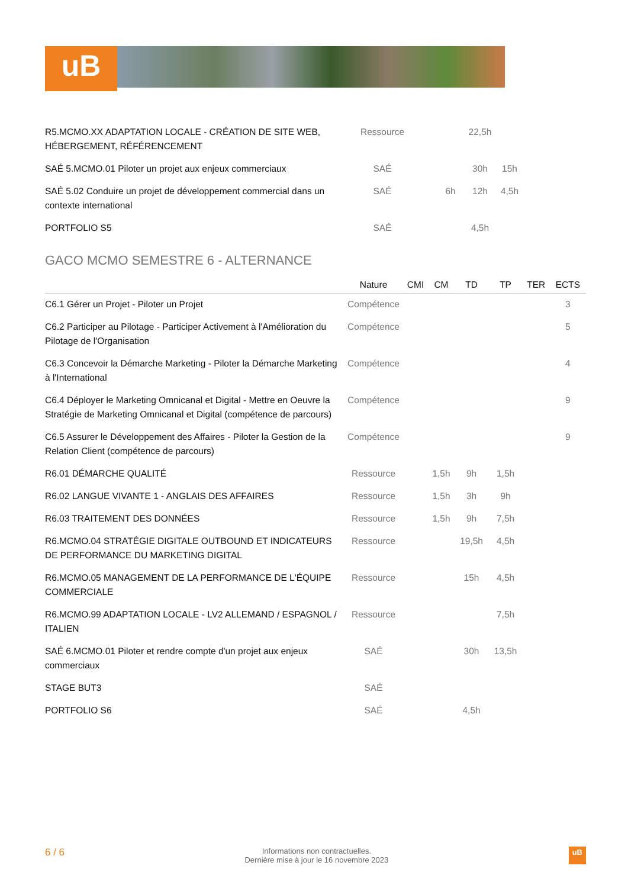uB
| R5.MCMO.XX ADAPTATION LOCALE - CRÉATION DE SITE WEB, HÉBERGEMENT, RÉFÉRENCEMENT | Ressource | | | 22,5h | | |
| SAÉ 5.MCMO.01 Piloter un projet aux enjeux commerciaux | SAÉ | | | 30h | 15h | |
| SAÉ 5.02 Conduire un projet de développement commercial dans un contexte international | SAÉ | | 6h | 12h | 4,5h | |
| PORTFOLIO S5 | SAÉ | | | 4,5h | | |
GACO MCMO SEMESTRE 6 - ALTERNANCE
| | Nature | CMI | CM | TD | TP | TER | ECTS |
| --- | --- | --- | --- | --- | --- | --- | --- |
| C6.1 Gérer un Projet - Piloter un Projet | Compétence | | | | | | 3 |
| C6.2 Participer au Pilotage - Participer Activement à l'Amélioration du Pilotage de l'Organisation | Compétence | | | | | | 5 |
| C6.3 Concevoir la Démarche Marketing - Piloter la Démarche Marketing à l'International | Compétence | | | | | | 4 |
| C6.4 Déployer le Marketing Omnicanal et Digital - Mettre en Oeuvre la Stratégie de Marketing Omnicanal et Digital (compétence de parcours) | Compétence | | | | | | 9 |
| C6.5 Assurer le Développement des Affaires - Piloter la Gestion de la Relation Client (compétence de parcours) | Compétence | | | | | | 9 |
| R6.01 DÉMARCHE QUALITÉ | Ressource | | 1,5h | 9h | 1,5h | | |
| R6.02 LANGUE VIVANTE 1 - ANGLAIS DES AFFAIRES | Ressource | | 1,5h | 3h | 9h | | |
| R6.03 TRAITEMENT DES DONNÉES | Ressource | | 1,5h | 9h | 7,5h | | |
| R6.MCMO.04 STRATÉGIE DIGITALE OUTBOUND ET INDICATEURS DE PERFORMANCE DU MARKETING DIGITAL | Ressource | | | 19,5h | 4,5h | | |
| R6.MCMO.05 MANAGEMENT DE LA PERFORMANCE DE L'ÉQUIPE COMMERCIALE | Ressource | | | 15h | 4,5h | | |
| R6.MCMO.99 ADAPTATION LOCALE - LV2 ALLEMAND / ESPAGNOL / ITALIEN | Ressource | | | | 7,5h | | |
| SAÉ 6.MCMO.01 Piloter et rendre compte d'un projet aux enjeux commerciaux | SAÉ | | | 30h | 13,5h | | |
| STAGE BUT3 | SAÉ | | | | | | |
| PORTFOLIO S6 | SAÉ | | | 4,5h | | | |
6 / 6 Informations non contractuelles.
Dernière mise à jour le 16 novembre 2023 uB